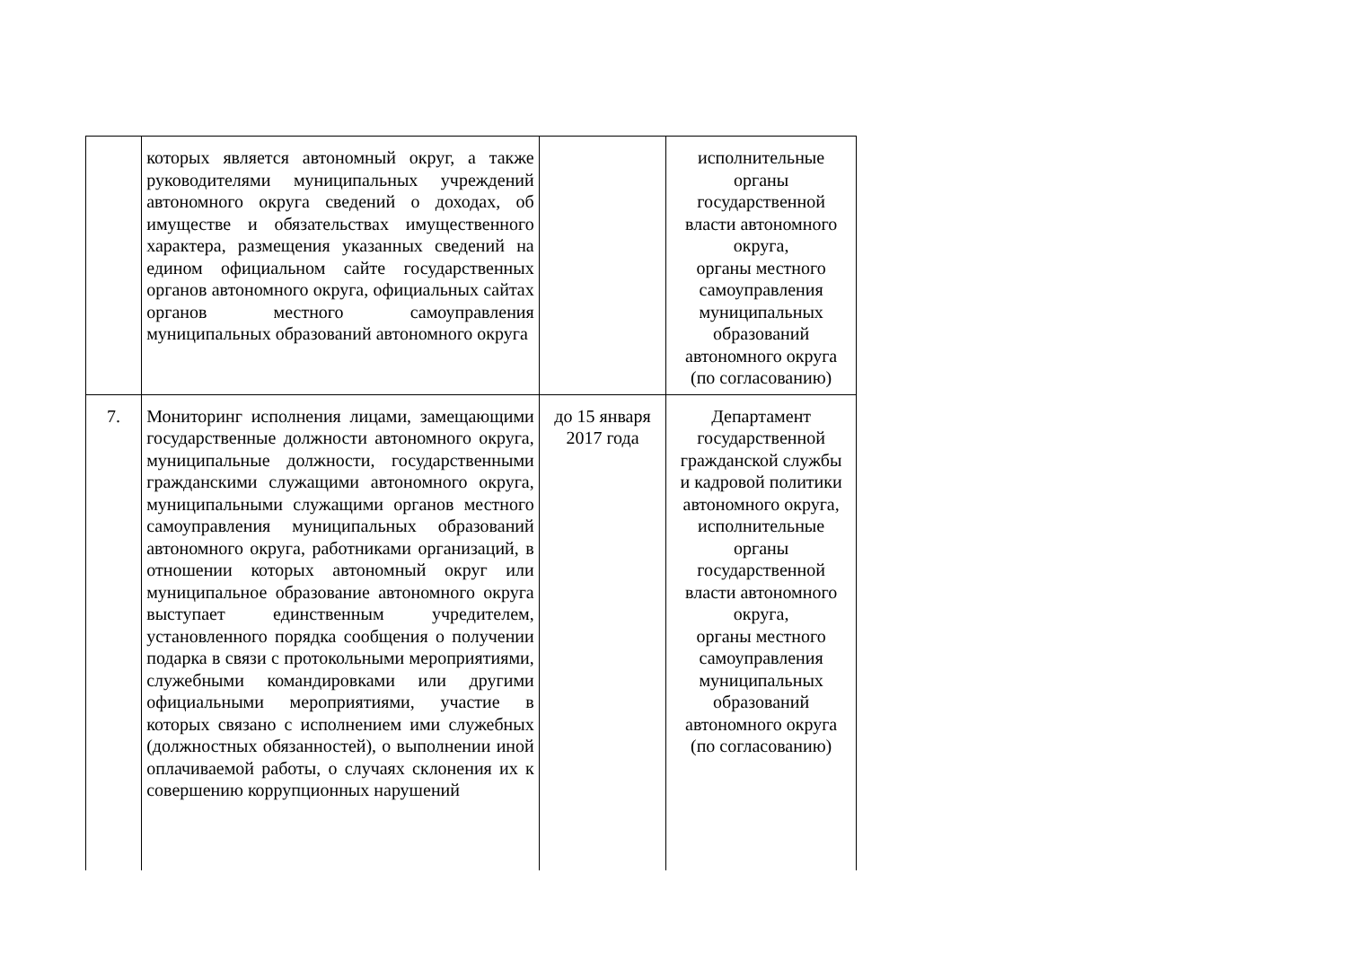| | которых является автономный округ, а также руководителями муниципальных учреждений автономного округа сведений о доходах, об имуществе и обязательствах имущественного характера, размещения указанных сведений на едином официальном сайте государственных органов автономного округа, официальных сайтах органов местного самоуправления муниципальных образований автономного округа | | исполнительные органы государственной власти автономного округа, органы местного самоуправления муниципальных образований автономного округа (по согласованию) |
| 7. | Мониторинг исполнения лицами, замещающими государственные должности автономного округа, муниципальные должности, государственными гражданскими служащими автономного округа, муниципальными служащими органов местного самоуправления муниципальных образований автономного округа, работниками организаций, в отношении которых автономный округ или муниципальное образование автономного округа выступает единственным учредителем, установленного порядка сообщения о получении подарка в связи с протокольными мероприятиями, служебными командировками или другими официальными мероприятиями, участие в которых связано с исполнением ими служебных (должностных обязанностей), о выполнении иной оплачиваемой работы, о случаях склонения их к совершению коррупционных нарушений | до 15 января 2017 года | Департамент государственной гражданской службы и кадровой политики автономного округа, исполнительные органы государственной власти автономного округа, органы местного самоуправления муниципальных образований автономного округа (по согласованию) |